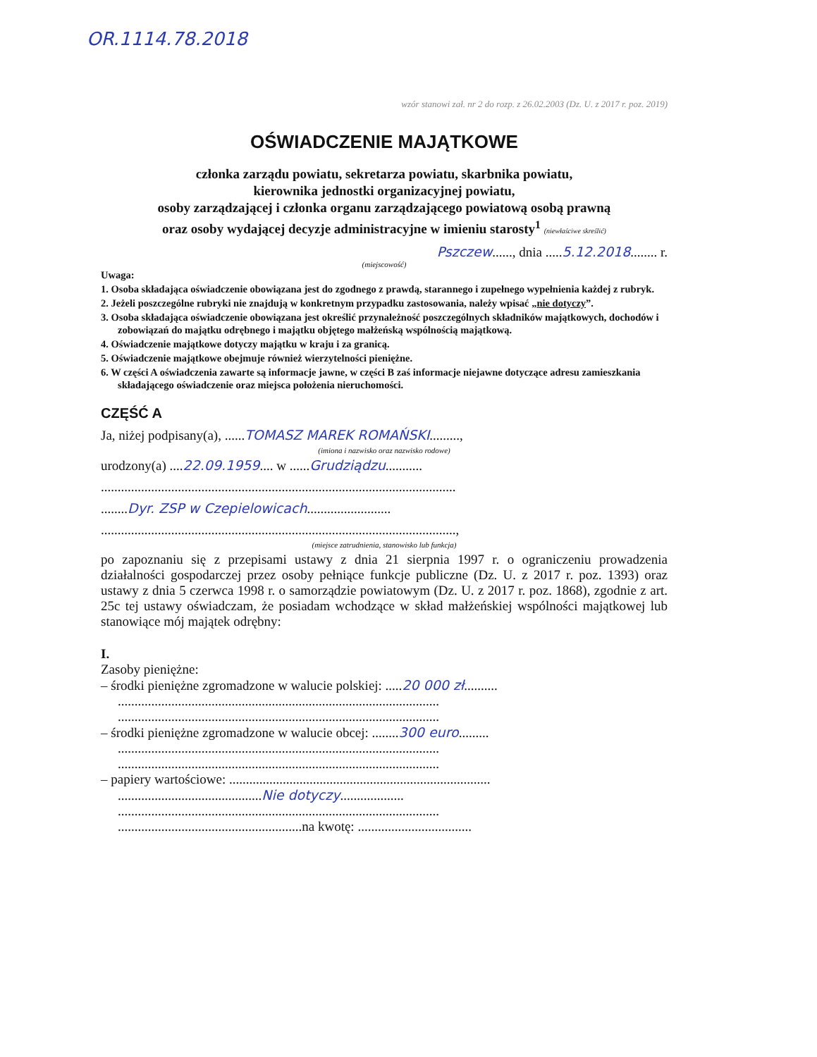OR.1114.78.2018
wzór stanowi zał. nr 2 do rozp. z 26.02.2003 (Dz. U. z 2017 r. poz. 2019)
OŚWIADCZENIE MAJĄTKOWE
członka zarządu powiatu, sekretarza powiatu, skarbnika powiatu,
kierownika jednostki organizacyjnej powiatu,
osoby zarządzającej i członka organu zarządzającego powiatową osobą prawną
oraz osoby wydającej decyzje administracyjne w imieniu starosty<sup>1</sup> (niewłaściwe skreślić)
Pszczew......, dnia .....5.12.2018........ r.
(miejscowość)
Uwaga:
1. Osoba składająca oświadczenie obowiązana jest do zgodnego z prawdą, starannego i zupełnego wypełnienia każdej z rubryk.
2. Jeżeli poszczególne rubryki nie znajdują w konkretnym przypadku zastosowania, należy wpisać „nie dotyczy”.
3. Osoba składająca oświadczenie obowiązana jest określić przynależność poszczególnych składników majątkowych, dochodów i zobowiązań do majątku odrębnego i majątku objętego małżeńską wspólnością majątkową.
4. Oświadczenie majątkowe dotyczy majątku w kraju i za granicą.
5. Oświadczenie majątkowe obejmuje również wierzytelności pieniężne.
6. W części A oświadczenia zawarte są informacje jawne, w części B zaś informacje niejawne dotyczące adresu zamieszkania składającego oświadczenie oraz miejsca położenia nieruchomości.
CZĘŚĆ A
Ja, niżej podpisany(a), ......TOMASZ MAREK ROMAŃSKI.........,
(imiona i nazwisko oraz nazwisko rodowe)
urodzony(a) ....22.09.1959.... w ......Grudziądzu...........
..........................................................................................................
........Dyr. ZSP w Czepielowicach.........................
..........................................................................................................,
(miejsce zatrudnienia, stanowisko lub funkcja)
po zapoznaniu się z przepisami ustawy z dnia 21 sierpnia 1997 r. o ograniczeniu prowadzenia działalności gospodarczej przez osoby pełniące funkcje publiczne (Dz. U. z 2017 r. poz. 1393) oraz ustawy z dnia 5 czerwca 1998 r. o samorządzie powiatowym (Dz. U. z 2017 r. poz. 1868), zgodnie z art. 25c tej ustawy oświadczam, że posiadam wchodzące w skład małżeńskiej wspólności majątkowej lub stanowiące mój majątek odrębny:
I.
Zasoby pieniężne:
– środki pieniężne zgromadzone w walucie polskiej: .....20 000 zł..........
................................................................................................
................................................................................................
– środki pieniężne zgromadzone w walucie obcej: ........300 euro.........
................................................................................................
................................................................................................
– papiery wartościowe: ..............................................................................
...........................................Nie dotyczy...................
................................................................................................
.......................................................na kwotę: ..................................